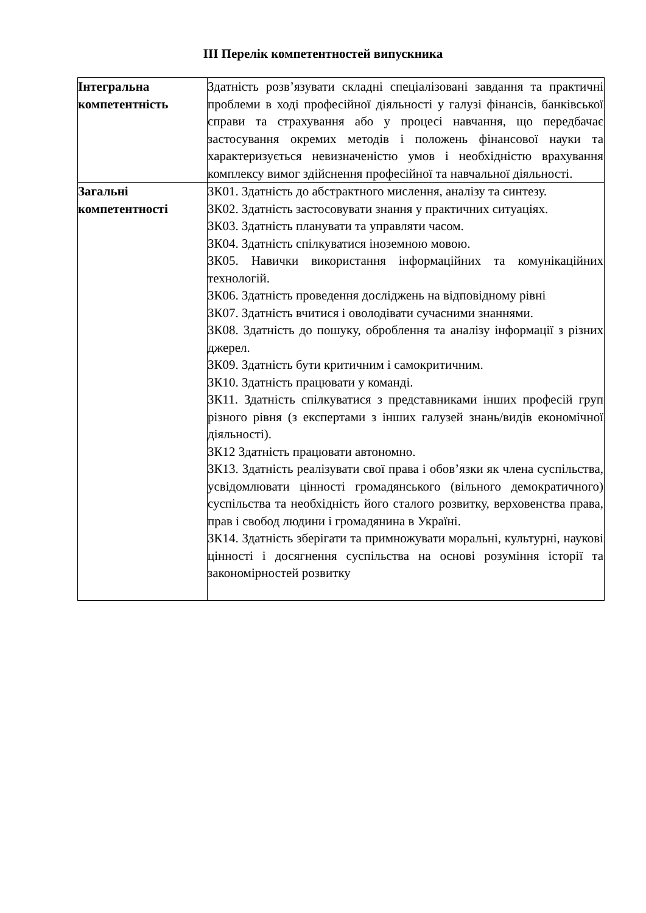ІІІ Перелік компетентностей випускника
| Інтегральна компетентність | Здатність розв’язувати складні спеціалізовані завдання та практичні проблеми в ході професійної діяльності у галузі фінансів, банківської справи та страхування або у процесі навчання, що передбачає застосування окремих методів і положень фінансової науки та характеризується невизначеністю умов і необхідністю врахування комплексу вимог здійснення професійної та навчальної діяльності. |
| Загальні компетентності | ЗК01. Здатність до абстрактного мислення, аналізу та синтезу. ЗК02. Здатність застосовувати знання у практичних ситуаціях. ЗК03. Здатність планувати та управляти часом. ЗК04. Здатність спілкуватися іноземною мовою. ЗК05. Навички використання інформаційних та комунікаційних технологій. ЗК06. Здатність проведення досліджень на відповідному рівні ЗК07. Здатність вчитися і оволодівати сучасними знаннями. ЗК08. Здатність до пошуку, оброблення та аналізу інформації з різних джерел. ЗК09. Здатність бути критичним і самокритичним. ЗК10. Здатність працювати у команді. ЗК11. Здатність спілкуватися з представниками інших професій груп різного рівня (з експертами з інших галузей знань/видів економічної діяльності). ЗК12 Здатність працювати автономно. ЗК13. Здатність реалізувати свої права і обов’язки як члена суспільства, усвідомлювати цінності громадянського (вільного демократичного) суспільства та необхідність його сталого розвитку, верховенства права, прав і свобод людини і громадянина в Україні. ЗК14. Здатність зберігати та примножувати моральні, культурні, наукові цінності і досягнення суспільства на основі розуміння історії та закономірностей розвитку |